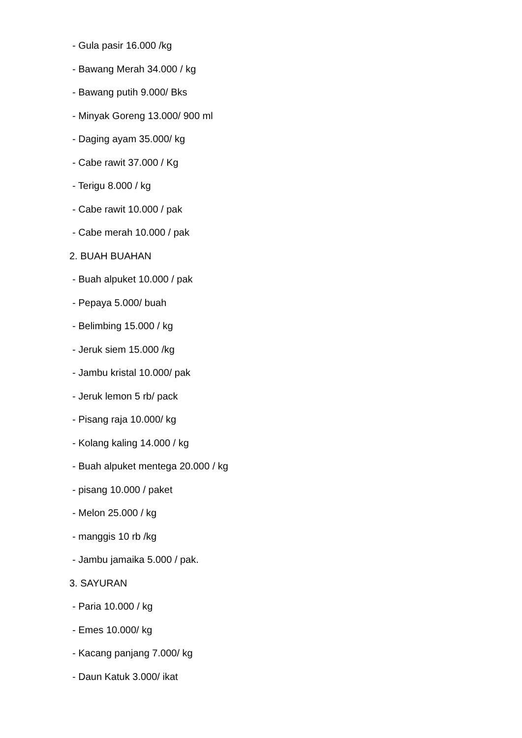- Gula pasir 16.000 /kg
- Bawang Merah 34.000 / kg
- Bawang putih 9.000/ Bks
- Minyak Goreng 13.000/ 900 ml
- Daging ayam 35.000/ kg
- Cabe rawit 37.000 / Kg
- Terigu 8.000 / kg
- Cabe rawit 10.000 / pak
- Cabe merah 10.000 / pak
2. BUAH BUAHAN
- Buah alpuket 10.000 / pak
- Pepaya 5.000/ buah
- Belimbing 15.000 / kg
- Jeruk siem 15.000 /kg
- Jambu kristal 10.000/ pak
- Jeruk lemon 5 rb/ pack
- Pisang raja 10.000/ kg
- Kolang kaling 14.000 / kg
- Buah alpuket mentega 20.000 / kg
- pisang 10.000 / paket
- Melon 25.000 / kg
- manggis 10 rb /kg
- Jambu jamaika 5.000 / pak.
3. SAYURAN
- Paria 10.000 / kg
- Emes 10.000/ kg
- Kacang panjang 7.000/ kg
- Daun Katuk 3.000/ ikat